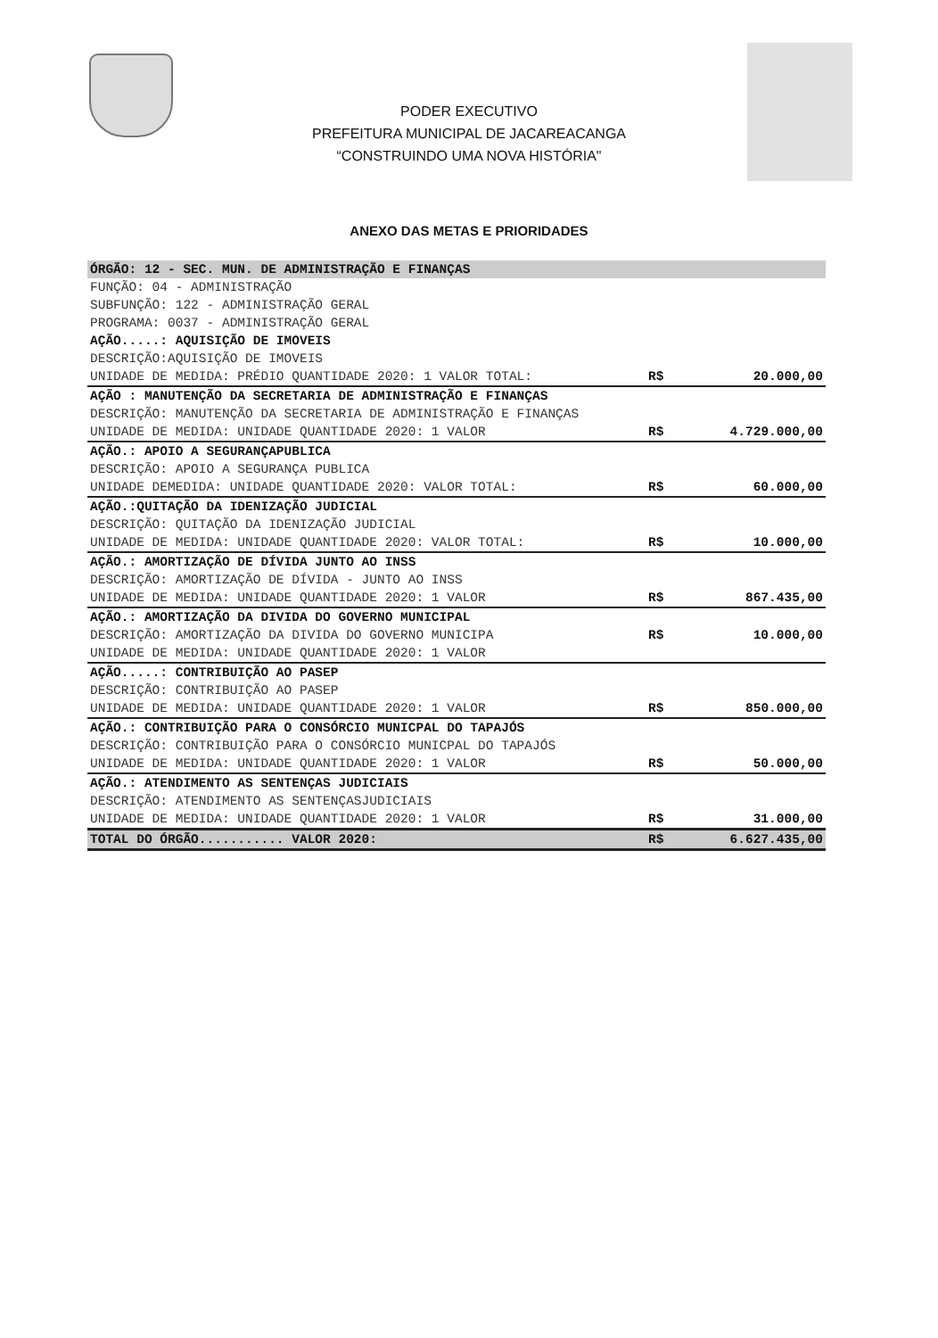PODER EXECUTIVO
PREFEITURA MUNICIPAL DE JACAREACANGA
“CONSTRUINDO UMA NOVA HISTÓRIA"
ANEXO DAS METAS E PRIORIDADES
| ÓRGÃO: 12 - SEC. MUN. DE ADMINISTRAÇÃO E FINANÇAS | | |
| FUNÇÃO: 04 - ADMINISTRAÇÃO | | |
| SUBFUNÇÃO: 122 - ADMINISTRAÇÃO GERAL | | |
| PROGRAMA: 0037 - ADMINISTRAÇÃO GERAL | | |
| AÇÃO.....: AQUISIÇÃO DE IMOVEIS | | |
| DESCRIÇÃO:AQUISIÇÃO DE IMOVEIS | | |
| UNIDADE DE MEDIDA: PRÉDIO QUANTIDADE 2020: 1 VALOR TOTAL: | R$ | 20.000,00 |
| AÇÃO : MANUTENÇÃO DA SECRETARIA DE ADMINISTRAÇÃO E FINANÇAS | | |
| DESCRIÇÃO: MANUTENÇÃO DA SECRETARIA DE ADMINISTRAÇÃO E FINANÇAS | | |
| UNIDADE DE MEDIDA: UNIDADE QUANTIDADE 2020: 1 VALOR | R$ | 4.729.000,00 |
| AÇÃO.: APOIO A SEGURANÇAPUBLICA | | |
| DESCRIÇÃO: APOIO A SEGURANÇA PUBLICA | | |
| UNIDADE DEMEDIDA: UNIDADE QUANTIDADE 2020: VALOR TOTAL: | R$ | 60.000,00 |
| AÇÃO.:QUITAÇÃO DA IDENIZAÇÃO JUDICIAL | | |
| DESCRIÇÃO: QUITAÇÃO DA IDENIZAÇÃO JUDICIAL | | |
| UNIDADE DE MEDIDA: UNIDADE QUANTIDADE 2020: VALOR TOTAL: | R$ | 10.000,00 |
| AÇÃO.: AMORTIZAÇÃO DE DÍVIDA JUNTO AO INSS | | |
| DESCRIÇÃO: AMORTIZAÇÃO DE DÍVIDA - JUNTO AO INSS | | |
| UNIDADE DE MEDIDA: UNIDADE QUANTIDADE 2020: 1 VALOR | R$ | 867.435,00 |
| AÇÃO.: AMORTIZAÇÃO DA DIVIDA DO GOVERNO MUNICIPAL | | |
| DESCRIÇÃO: AMORTIZAÇÃO DA DIVIDA DO GOVERNO MUNICIPA | R$ | 10.000,00 |
| UNIDADE DE MEDIDA: UNIDADE QUANTIDADE 2020: 1 VALOR | | |
| AÇÃO.....: CONTRIBUIÇÃO AO PASEP | | |
| DESCRIÇÃO: CONTRIBUIÇÃO AO PASEP | | |
| UNIDADE DE MEDIDA: UNIDADE QUANTIDADE 2020: 1 VALOR | R$ | 850.000,00 |
| AÇÃO.: CONTRIBUIÇÃO PARA O CONSÓRCIO MUNICPAL DO TAPAJÓS | | |
| DESCRIÇÃO: CONTRIBUIÇÃO PARA O CONSÓRCIO MUNICPAL DO TAPAJÓS | | |
| UNIDADE DE MEDIDA: UNIDADE QUANTIDADE 2020: 1 VALOR | R$ | 50.000,00 |
| AÇÃO.: ATENDIMENTO AS SENTENÇAS JUDICIAIS | | |
| DESCRIÇÃO: ATENDIMENTO AS SENTENÇASJUDICIAIS | | |
| UNIDADE DE MEDIDA: UNIDADE QUANTIDADE 2020: 1 VALOR | R$ | 31.000,00 |
| TOTAL DO ÓRGÃO........... VALOR 2020: | R$ | 6.627.435,00 |